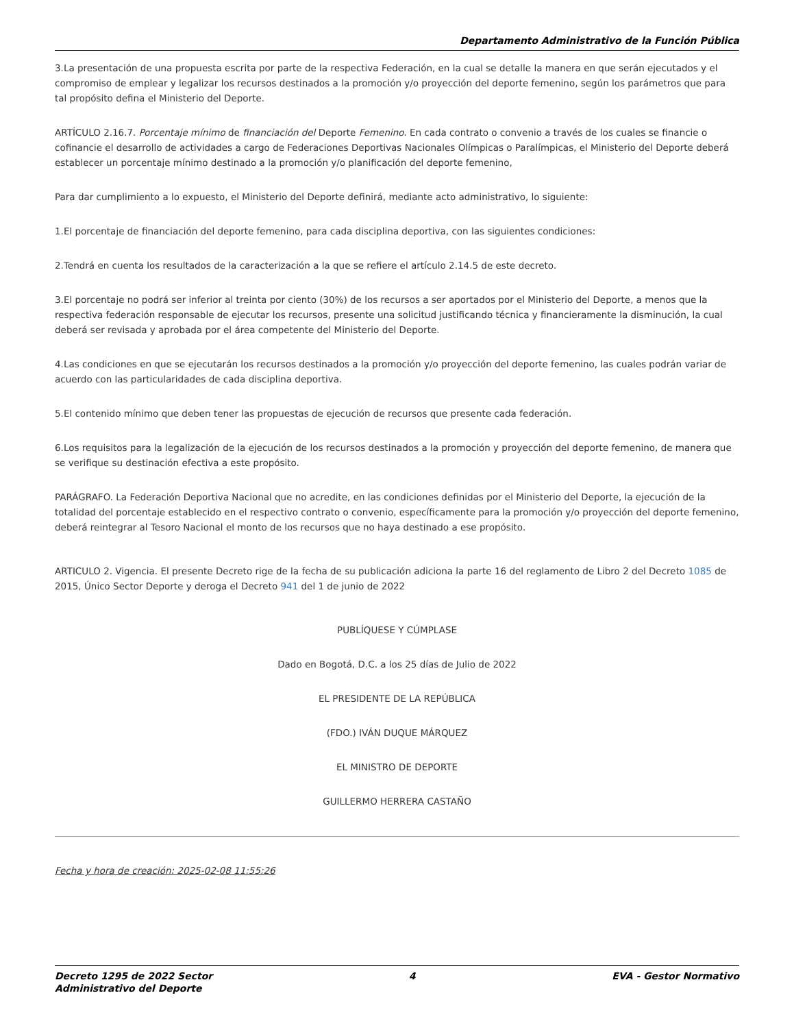Departamento Administrativo de la Función Pública
3.La presentación de una propuesta escrita por parte de la respectiva Federación, en la cual se detalle la manera en que serán ejecutados y el compromiso de emplear y legalizar los recursos destinados a la promoción y/o proyección del deporte femenino, según los parámetros que para tal propósito defina el Ministerio del Deporte.
ARTÍCULO 2.16.7. Porcentaje mínimo de financiación del Deporte Femenino. En cada contrato o convenio a través de los cuales se financie o cofinancie el desarrollo de actividades a cargo de Federaciones Deportivas Nacionales Olímpicas o Paralímpicas, el Ministerio del Deporte deberá establecer un porcentaje mínimo destinado a la promoción y/o planificación del deporte femenino,
Para dar cumplimiento a lo expuesto, el Ministerio del Deporte definirá, mediante acto administrativo, lo siguiente:
1.El porcentaje de financiación del deporte femenino, para cada disciplina deportiva, con las siguientes condiciones:
2.Tendrá en cuenta los resultados de la caracterización a la que se refiere el artículo 2.14.5 de este decreto.
3.El porcentaje no podrá ser inferior al treinta por ciento (30%) de los recursos a ser aportados por el Ministerio del Deporte, a menos que la respectiva federación responsable de ejecutar los recursos, presente una solicitud justificando técnica y financieramente la disminución, la cual deberá ser revisada y aprobada por el área competente del Ministerio del Deporte.
4.Las condiciones en que se ejecutarán los recursos destinados a la promoción y/o proyección del deporte femenino, las cuales podrán variar de acuerdo con las particularidades de cada disciplina deportiva.
5.El contenido mínimo que deben tener las propuestas de ejecución de recursos que presente cada federación.
6.Los requisitos para la legalización de la ejecución de los recursos destinados a la promoción y proyección del deporte femenino, de manera que se verifique su destinación efectiva a este propósito.
PARÁGRAFO. La Federación Deportiva Nacional que no acredite, en las condiciones definidas por el Ministerio del Deporte, la ejecución de la totalidad del porcentaje establecido en el respectivo contrato o convenio, específicamente para la promoción y/o proyección del deporte femenino, deberá reintegrar al Tesoro Nacional el monto de los recursos que no haya destinado a ese propósito.
ARTICULO 2. Vigencia. El presente Decreto rige de la fecha de su publicación adiciona la parte 16 del reglamento de Libro 2 del Decreto 1085 de 2015, Único Sector Deporte y deroga el Decreto 941 del 1 de junio de 2022
PUBLÍQUESE Y CÚMPLASE
Dado en Bogotá, D.C. a los 25 días de Julio de 2022
EL PRESIDENTE DE LA REPÚBLICA
(FDO.) IVÁN DUQUE MÁRQUEZ
EL MINISTRO DE DEPORTE
GUILLERMO HERRERA CASTAÑO
Fecha y hora de creación: 2025-02-08 11:55:26
Decreto 1295 de 2022 Sector
Administrativo del Deporte
4 EVA - Gestor Normativo